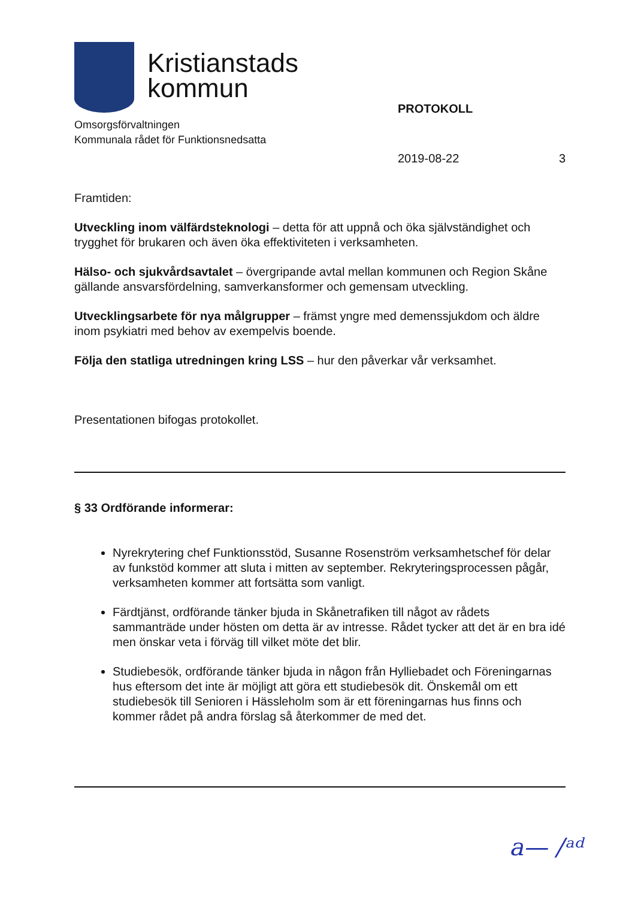Kristianstads
kommun
Omsorgsförvaltningen
Kommunala rådet för Funktionsnedsatta
PROTOKOLL
2019-08-22 3
Framtiden:
Utveckling inom välfärdsteknologi – detta för att uppnå och öka självständighet och trygghet för brukaren och även öka effektiviteten i verksamheten.
Hälso- och sjukvårdsavtalet – övergripande avtal mellan kommunen och Region Skåne gällande ansvarsfördelning, samverkansformer och gemensam utveckling.
Utvecklingsarbete för nya målgrupper – främst yngre med demenssjukdom och äldre inom psykiatri med behov av exempelvis boende.
Följa den statliga utredningen kring LSS – hur den påverkar vår verksamhet.
Presentationen bifogas protokollet.
§ 33 Ordförande informerar:
Nyrekrytering chef Funktionsstöd, Susanne Rosenström verksamhetschef för delar av funkstöd kommer att sluta i mitten av september. Rekryteringsprocessen pågår, verksamheten kommer att fortsätta som vanligt.
Färdtjänst, ordförande tänker bjuda in Skånetrafiken till något av rådets sammanträde under hösten om detta är av intresse. Rådet tycker att det är en bra idé men önskar veta i förväg till vilket möte det blir.
Studiebesök, ordförande tänker bjuda in någon från Hylliebadet och Föreningarnas hus eftersom det inte är möjligt att göra ett studiebesök dit. Önskemål om ett studiebesök till Senioren i Hässleholm som är ett föreningarnas hus finns och kommer rådet på andra förslag så återkommer de med det.
a— /ᵃᵈ